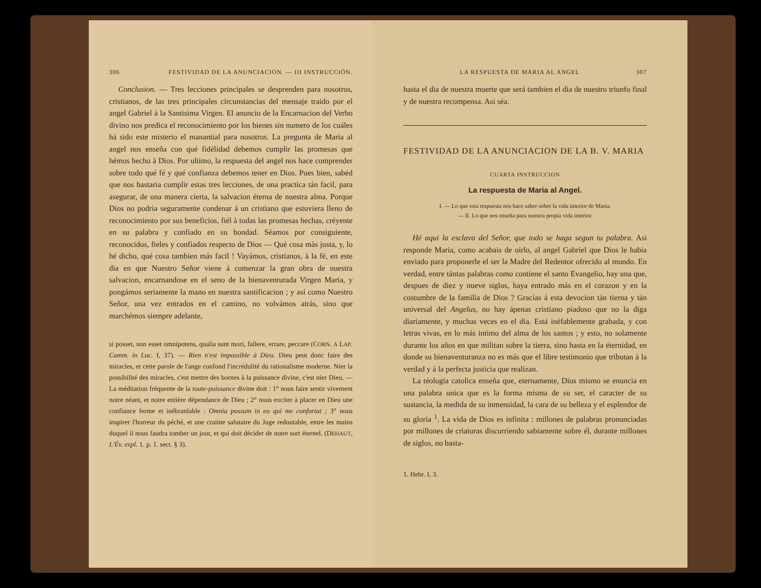306 FESTIVIDAD DE LA ANUNCIACION. — III INSTRUCCIÓN.
Conclusion. — Tres lecciones principales se desprenden para nosotros, cristianos, de las tres principales circunstancias del mensaje traido por el angel Gabriel à la Santisima Virgen. El anuncio de la Encarnacion del Verbo divino nos predica el reconocimiento por los bienes sin numero de los cuáles há sido este misterio el manantial para nosotros. La pregunta de Maria al angel nos enseña con qué fidélidad debemos cumplir las promesas que hémos hecho à Dios. Por ultimo, la respuesta del angel nos hace comprender sobre todo qué fé y qué confianza debemos tener en Dios. Pues bien, sabéd que nos bastaria cumplir estas tres lecciones, de una practica tán facil, para asegurar, de una manera cierta, la salvacion éterna de nuestra alma. Porque Dios no podria seguramente condenar á un cristiano que estuviera lleno de reconocimiento por sus beneficios, fiél à todas las promesas hechas, créyente en su palabra y confiado en su bondad. Séamos por consiguiente, reconocidos, fieles y confiados respecto de Dios — Qué cosa màs justa, y, lo hé dicho, qué cosa tambien más facil ! Vayámos, cristianos, à la fé, en este dia en que Nuestro Señor viene á comenzar la gran obra de nuestra salvacion, encarnandose en el seno de la bienaventurada Virgen Maria, y pongámos seriamente la mano en nuestra santificacion ; y así como Nuestro Señor, una vez entrados en el camino, no volvámos atrás, sino que marchémos siempre adelante,
si posset, non esset omnipotens, qualia sunt mori, fallere, errare, peccare (CORN. A LAP. Comm. in Luc. I, 37). — Rien n'est impossible à Dieu. Dieu peut donc faire des miracles, et cette parole de l'ange confond l'incrédulité du rationalisme moderne. Nier la possibilité des miracles, c'est mettre des bornes à la puissance divine, c'est nier Dieu. — La méditation fréquente de la toute-puissance divine doit : 1° nous faire sentir vivement notre néant, et notre entière dépendance de Dieu ; 2° nous exciter à placer en Dieu une confiance ferme et inébranlable : Omnia possum in eo qui me confortat ; 3° nous inspirer l'horreur du péché, et une crainte salutaire du Juge redoutable, entre les mains duquel il nous faudra tomber un jour, et qui doit décider de notre sort éternel. (DEHAUT, L'Év. expl. 1. p. 1. sect. § 3).
LA RESPUESTA DE MARIA AL ANGEL 307
hasta el dia de nuestra muerte que será tambien el dia de nuestro triunfo final y de nuestra recompensa. Asi séa.
FESTIVIDAD DE LA ANUNCIACION DE LA B. V. MARIA
CUARTA INSTRUCCION
La respuesta de Maria al Angel.
I. — Lo que esta respuesta nos hace saber sobre la vida interior de Maria.
— II. Lo que nos enseña para nuestra propia vida interior.
Hé aqui la esclava del Señor, que todo se haga segun tu palabra. Asi responde Maria, como acabais de oirlo, al angel Gabriel que Dios le habia enviado para proponerle el ser la Madre del Redentor ofrecido al mundo. En verdad, entre tántas palabras como contiene el santo Evangelio, hay una que, despues de diez y nueve siglos, haya entrado más en el corazon y en la costumbre de la familia de Dios ? Gracias á esta devocion tán tierna y tán universal del Angelus, no hay ápenas cristiano piadoso que no la diga diariamente, y muchas veces en el dia. Está inéfablemente grabada, y con letras vivas, en lo más intimo del alma de los santos ; y esto, no solamente durante los años en que militan sobre la tierra, sino hasta en la éternidad, en donde su bienaventuranza no es más que el libre testimonio que tributan à la verdad y á la perfecta justicia que realizan.
La téologia catolica enseña que, eternamente, Dios mismo se enuncia en una palabra unica que es la forma misma de su ser, el caracter de su sustancia, la medida de su inmensidad, la cara de su belleza y el esplendor de su gloria <sup>1</sup>. La vida de Dios es infinita : millones de palabras pronunciadas por millones de criaturas discurriendo sabiamente sobre él, durante millones de siglos, no basta-
1. Hebr. I, 3.